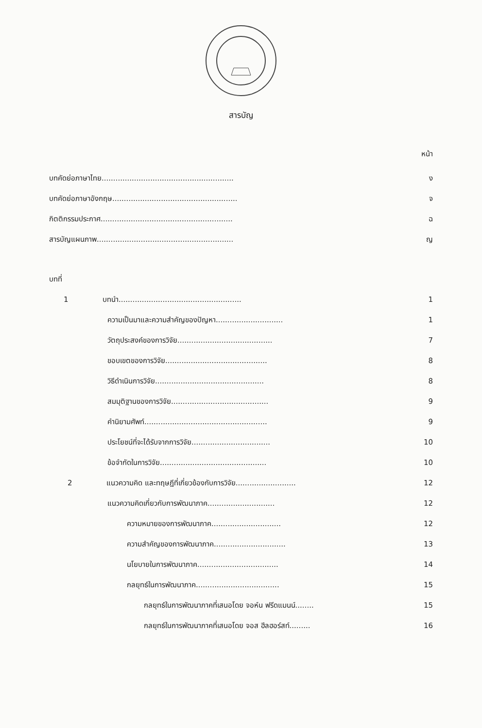สารบัญ
หน้า
บทคัดย่อภาษาไทย......................................................... ง
บทคัดย่อภาษาอังกฤษ...................................................... จ
กิตติกรรมประกาศ......................................................... ฉ
สารบัญแผนภาพ........................................................... ญ
บทที่
1 บทนำ..................................................... 1
ความเป็นมาและความสำคัญของปัญหา............................. 1
วัตถุประสงค์ของการวิจัย......................................... 7
ขอบเขตของการวิจัย............................................ 8
วิธีดำเนินการวิจัย............................................... 8
สมมุติฐานของการวิจัย.......................................... 9
คำนิยามศัพท์..................................................... 9
ประโยชน์ที่จะได้รับจากการวิจัย.................................. 10
ข้อจำกัดในการวิจัย.............................................. 10
2 แนวความคิด และทฤษฎีที่เกี่ยวข้องกับการวิจัย.......................... 12
แนวความคิดเกี่ยวกับการพัฒนาภาค............................. 12
ความหมายของการพัฒนาภาค.............................. 12
ความสำคัญของการพัฒนาภาค............................... 13
นโยบายในการพัฒนาภาค................................... 14
กลยุทธ์ในการพัฒนาภาค.................................... 15
กลยุทธ์ในการพัฒนาภาคที่เสนอโดย จอห์น ฟรีดแมนน์........ 15
กลยุทธ์ในการพัฒนาภาคที่เสนอโดย จอส ฮีลฮอร์สท์......... 16